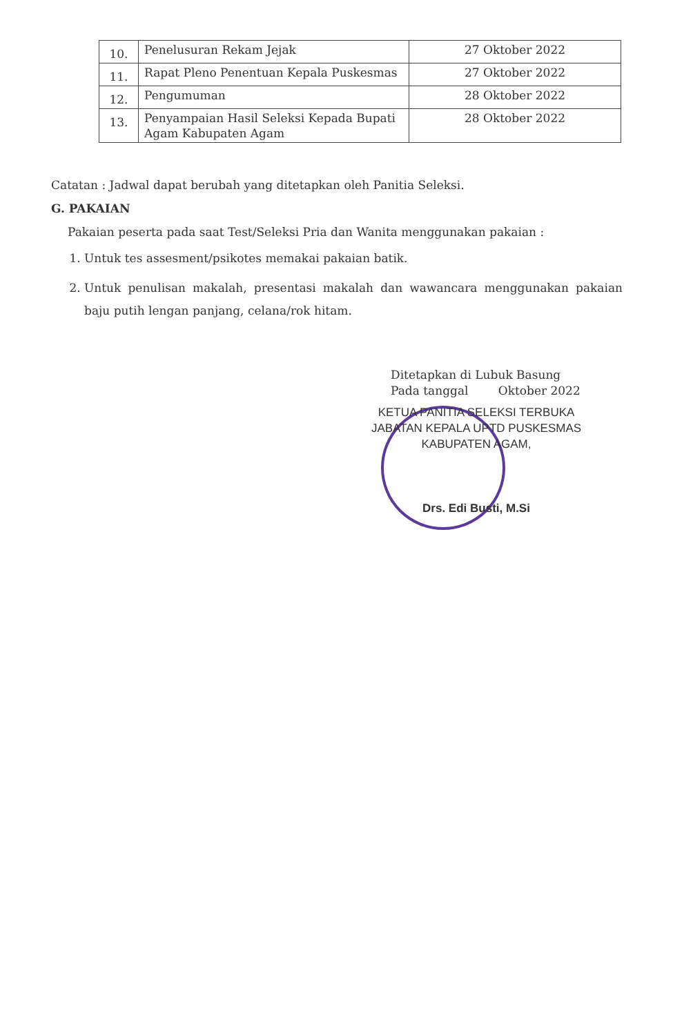| 10. | Penelusuran Rekam Jejak | 27 Oktober 2022 |
| 11. | Rapat Pleno Penentuan Kepala Puskesmas | 27 Oktober 2022 |
| 12. | Pengumuman | 28 Oktober 2022 |
| 13. | Penyampaian Hasil Seleksi Kepada Bupati Agam Kabupaten Agam | 28 Oktober 2022 |
Catatan : Jadwal dapat berubah yang ditetapkan oleh Panitia Seleksi.
G. PAKAIAN
Pakaian peserta pada saat Test/Seleksi Pria dan Wanita menggunakan pakaian :
1. Untuk tes assesment/psikotes memakai pakaian batik.
2. Untuk penulisan makalah, presentasi makalah dan wawancara menggunakan pakaian baju putih lengan panjang, celana/rok hitam.
Ditetapkan di Lubuk Basung
Pada tanggal Oktober 2022
KETUA PANITIA SELEKSI TERBUKA
JABATAN KEPALA UPTD PUSKESMAS
KABUPATEN AGAM,
Drs. Edi Busti, M.Si